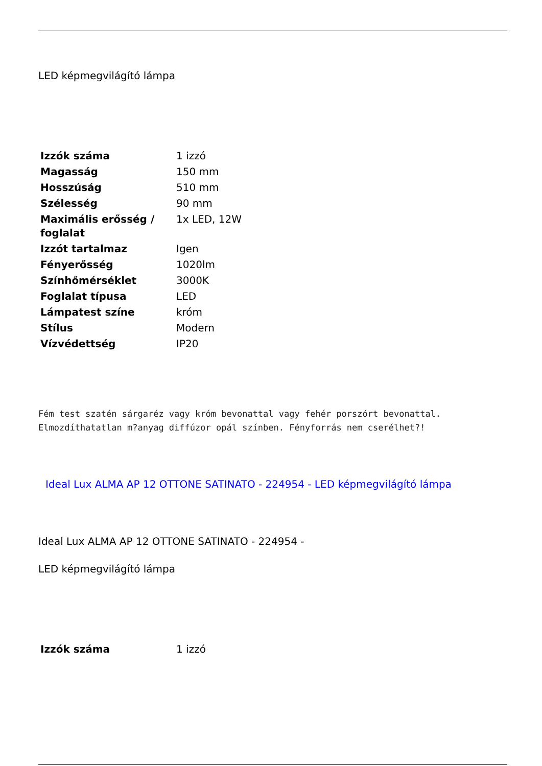LED képmegvilágító lámpa
| Izzók száma | 1 izzó |
| Magasság | 150 mm |
| Hosszúság | 510 mm |
| Szélesség | 90 mm |
| Maximális erősség / foglalat | 1x LED, 12W |
| Izzót tartalmaz | Igen |
| Fényerősség | 1020lm |
| Színhőmérséklet | 3000K |
| Foglalat típusa | LED |
| Lámpatest színe | króm |
| Stílus | Modern |
| Vízvédettség | IP20 |
Fém test szatén sárgaréz vagy króm bevonattal vagy fehér porszórt bevonattal. Elmozdíthatatlan m?anyag diffúzor opál színben. Fényforrás nem cserélhet?!
Ideal Lux ALMA AP 12 OTTONE SATINATO - 224954 - LED képmegvilágító lámpa
Ideal Lux ALMA AP 12 OTTONE SATINATO - 224954 -
LED képmegvilágító lámpa
| Izzók száma | 1 izzó |